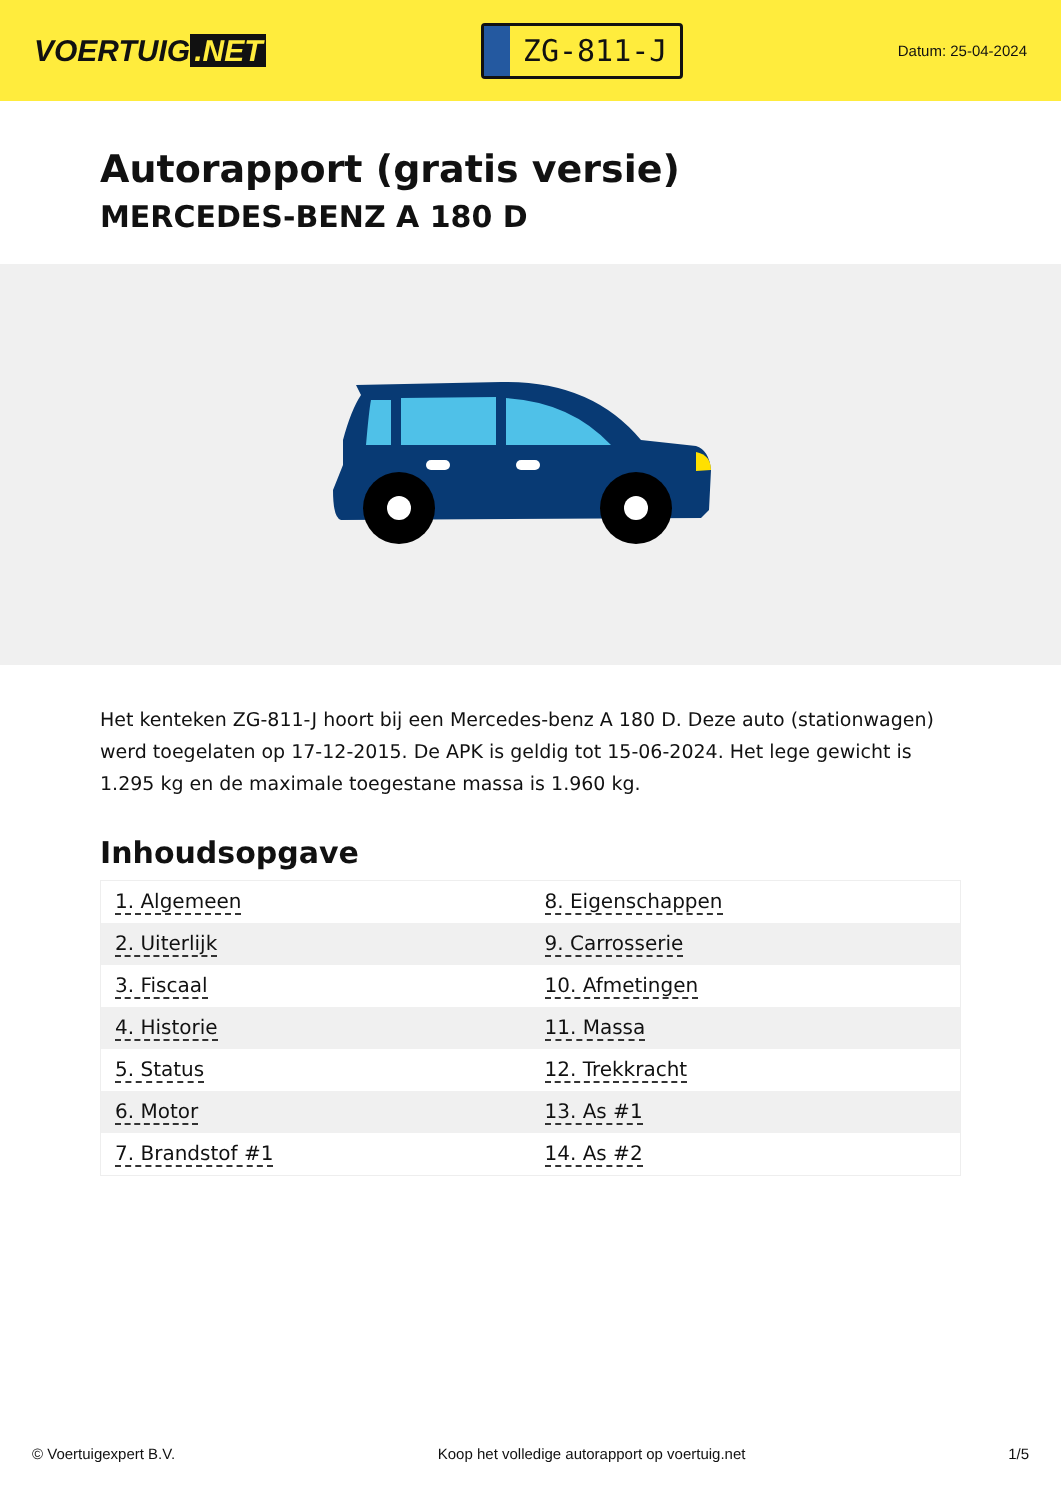VOERTUIG.NET
ZG-811-J
Datum: 25-04-2024
Autorapport (gratis versie)
MERCEDES-BENZ A 180 D
Het kenteken ZG-811-J hoort bij een Mercedes-benz A 180 D. Deze auto (stationwagen) werd toegelaten op 17-12-2015. De APK is geldig tot 15-06-2024. Het lege gewicht is 1.295 kg en de maximale toegestane massa is 1.960 kg.
Inhoudsopgave
| 1. Algemeen | 8. Eigenschappen |
| 2. Uiterlijk | 9. Carrosserie |
| 3. Fiscaal | 10. Afmetingen |
| 4. Historie | 11. Massa |
| 5. Status | 12. Trekkracht |
| 6. Motor | 13. As #1 |
| 7. Brandstof #1 | 14. As #2 |
© Voertuigexpert B.V. Koop het volledige autorapport op voertuig.net 1/5